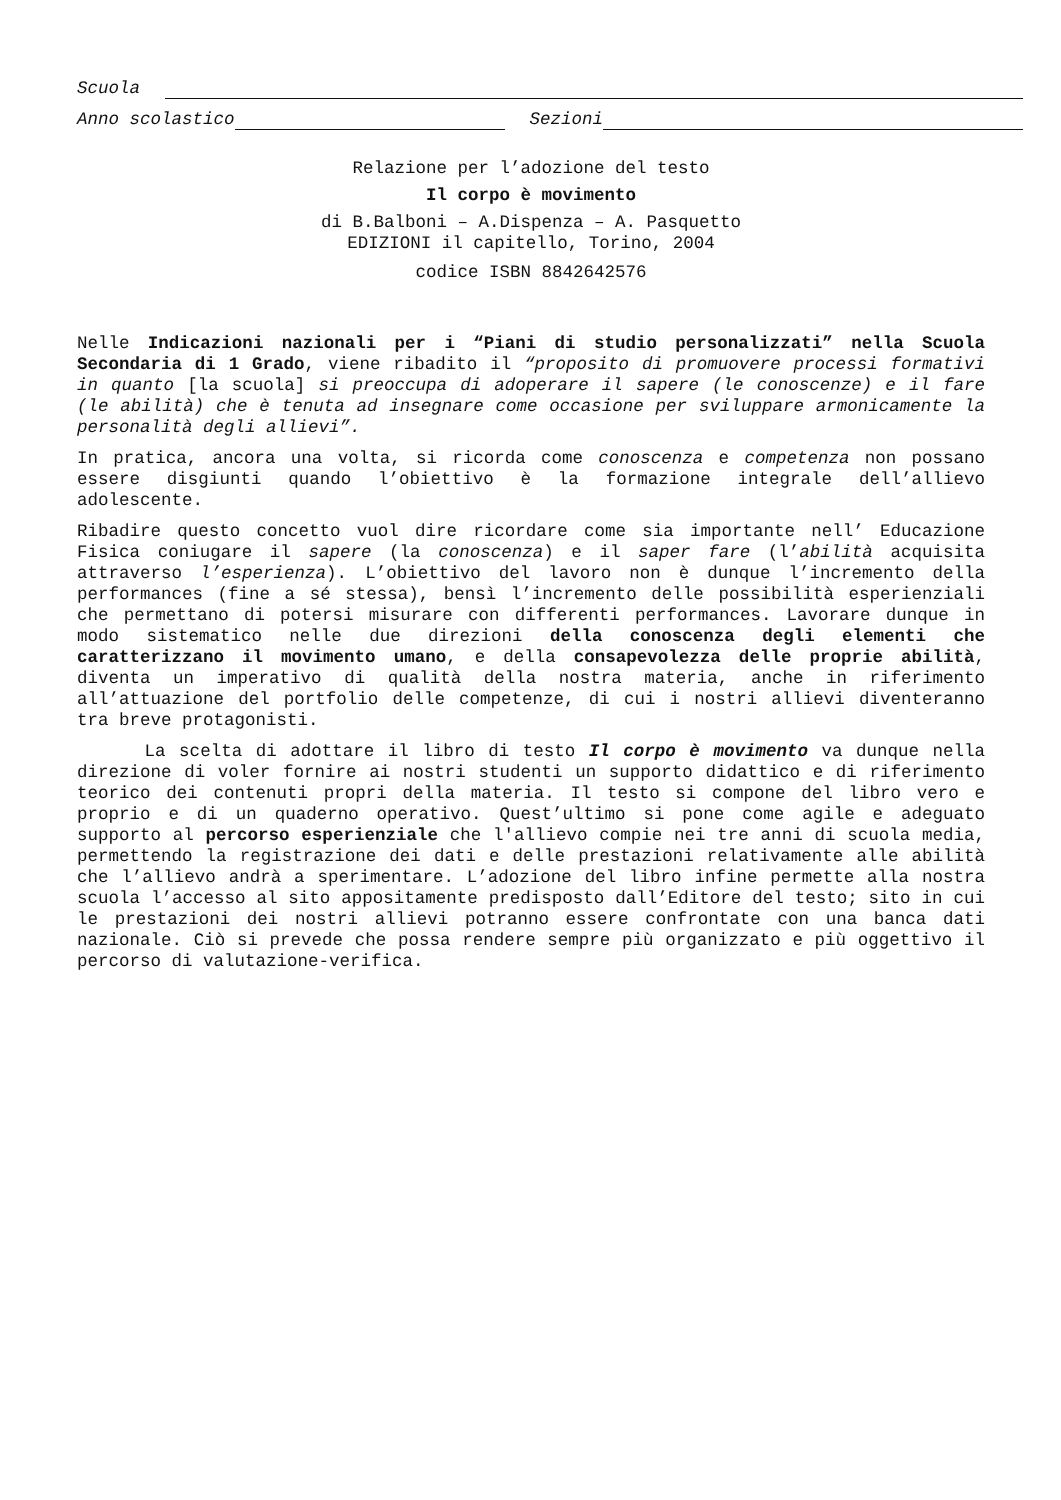Scuola
Anno scolastico Sezioni
Relazione per l’adozione del testo
Il corpo è movimento
di B.Balboni – A.Dispenza – A. Pasquetto
EDIZIONI il capitello, Torino, 2004
codice ISBN 8842642576
Nelle Indicazioni nazionali per i “Piani di studio personalizzati” nella Scuola Secondaria di 1 Grado, viene ribadito il “proposito di promuovere processi formativi in quanto [la scuola] si preoccupa di adoperare il sapere (le conoscenze) e il fare (le abilità) che è tenuta ad insegnare come occasione per sviluppare armonicamente la personalità degli allievi”.
In pratica, ancora una volta, si ricorda come conoscenza e competenza non possano essere disgiunti quando l’obiettivo è la formazione integrale dell’allievo adolescente.
Ribadire questo concetto vuol dire ricordare come sia importante nell’ Educazione Fisica coniugare il sapere (la conoscenza) e il saper fare (l’abilità acquisita attraverso l’esperienza). L’obiettivo del lavoro non è dunque l’incremento della performances (fine a sé stessa), bensì l’incremento delle possibilità esperienziali che permettano di potersi misurare con differenti performances. Lavorare dunque in modo sistematico nelle due direzioni della conoscenza degli elementi che caratterizzano il movimento umano, e della consapevolezza delle proprie abilità, diventa un imperativo di qualità della nostra materia, anche in riferimento all’attuazione del portfolio delle competenze, di cui i nostri allievi diventeranno tra breve protagonisti.
La scelta di adottare il libro di testo Il corpo è movimento va dunque nella direzione di voler fornire ai nostri studenti un supporto didattico e di riferimento teorico dei contenuti propri della materia. Il testo si compone del libro vero e proprio e di un quaderno operativo. Quest’ultimo si pone come agile e adeguato supporto al percorso esperienziale che l'allievo compie nei tre anni di scuola media, permettendo la registrazione dei dati e delle prestazioni relativamente alle abilità che l’allievo andrà a sperimentare. L’adozione del libro infine permette alla nostra scuola l’accesso al sito appositamente predisposto dall’Editore del testo; sito in cui le prestazioni dei nostri allievi potranno essere confrontate con una banca dati nazionale. Ciò si prevede che possa rendere sempre più organizzato e più oggettivo il percorso di valutazione-verifica.